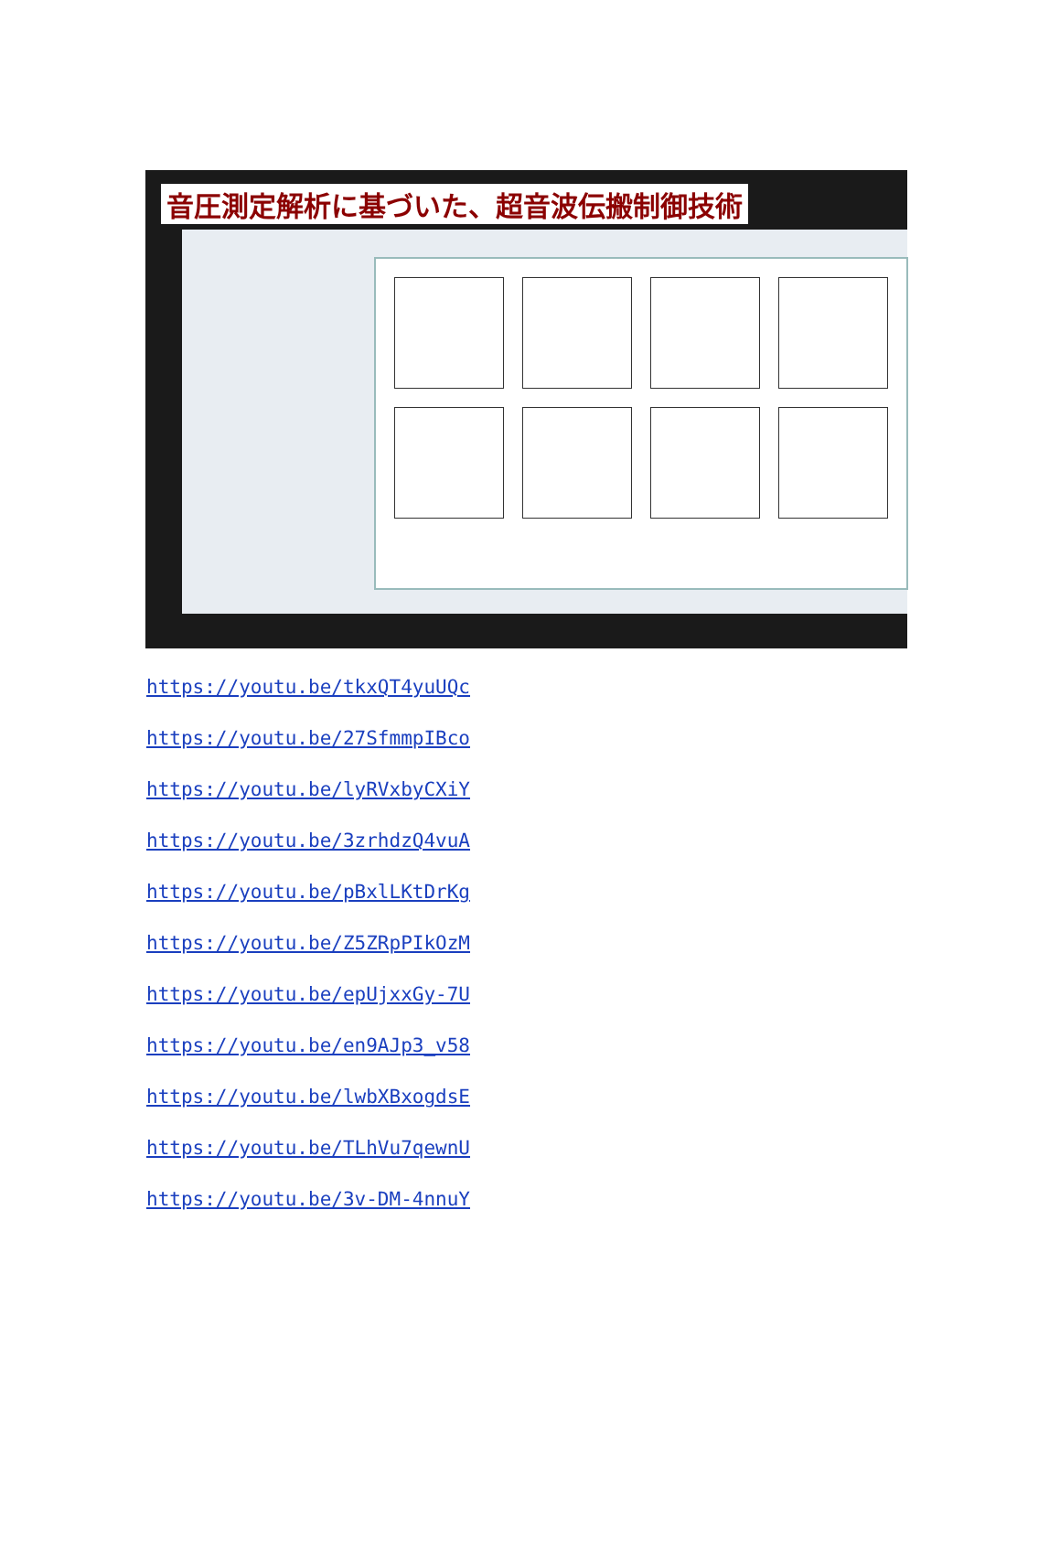音圧測定解析に基づいた、超音波伝搬制御技術
https://youtu.be/tkxQT4yuUQc
https://youtu.be/27SfmmpIBco
https://youtu.be/lyRVxbyCXiY
https://youtu.be/3zrhdzQ4vuA
https://youtu.be/pBxlLKtDrKg
https://youtu.be/Z5ZRpPIkOzM
https://youtu.be/epUjxxGy-7U
https://youtu.be/en9AJp3_v58
https://youtu.be/lwbXBxogdsE
https://youtu.be/TLhVu7qewnU
https://youtu.be/3v-DM-4nnuY